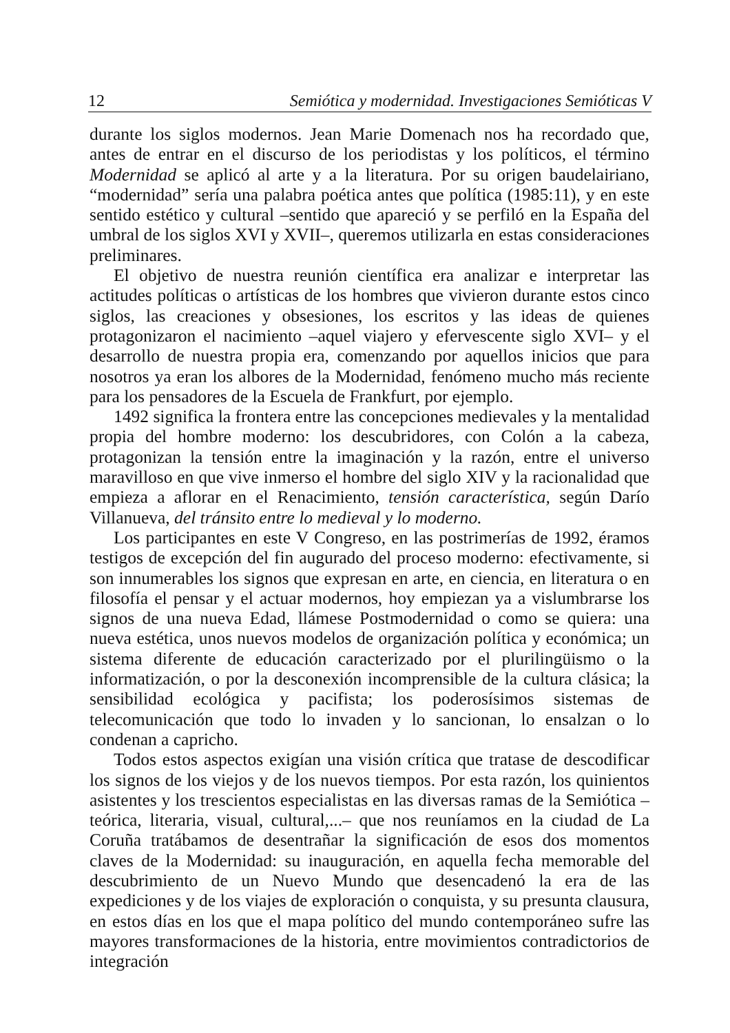12 Semiótica y modernidad. Investigaciones Semióticas V
durante los siglos modernos. Jean Marie Domenach nos ha recordado que, antes de entrar en el discurso de los periodistas y los políticos, el término Modernidad se aplicó al arte y a la literatura. Por su origen baudelairiano, “modernidad” sería una palabra poética antes que política (1985:11), y en este sentido estético y cultural –sentido que apareció y se perfiló en la España del umbral de los siglos XVI y XVII–, queremos utilizarla en estas consideraciones preliminares.
El objetivo de nuestra reunión científica era analizar e interpretar las actitudes políticas o artísticas de los hombres que vivieron durante estos cinco siglos, las creaciones y obsesiones, los escritos y las ideas de quienes protagonizaron el nacimiento –aquel viajero y efervescente siglo XVI– y el desarrollo de nuestra propia era, comenzando por aquellos inicios que para nosotros ya eran los albores de la Modernidad, fenómeno mucho más reciente para los pensadores de la Escuela de Frankfurt, por ejemplo.
1492 significa la frontera entre las concepciones medievales y la mentalidad propia del hombre moderno: los descubridores, con Colón a la cabeza, protagonizan la tensión entre la imaginación y la razón, entre el universo maravilloso en que vive inmerso el hombre del siglo XIV y la racionalidad que empieza a aflorar en el Renacimiento, tensión característica, según Darío Villanueva, del tránsito entre lo medieval y lo moderno.
Los participantes en este V Congreso, en las postrimerías de 1992, éramos testigos de excepción del fin augurado del proceso moderno: efectivamente, si son innumerables los signos que expresan en arte, en ciencia, en literatura o en filosofía el pensar y el actuar modernos, hoy empiezan ya a vislumbrarse los signos de una nueva Edad, llámese Postmodernidad o como se quiera: una nueva estética, unos nuevos modelos de organización política y económica; un sistema diferente de educación caracterizado por el plurilingüismo o la informatización, o por la desconexión incomprensible de la cultura clásica; la sensibilidad ecológica y pacifista; los poderosísimos sistemas de telecomunicación que todo lo invaden y lo sancionan, lo ensalzan o lo condenan a capricho.
Todos estos aspectos exigían una visión crítica que tratase de descodificar los signos de los viejos y de los nuevos tiempos. Por esta razón, los quinientos asistentes y los trescientos especialistas en las diversas ramas de la Semiótica –teórica, literaria, visual, cultural,...– que nos reuníamos en la ciudad de La Coruña tratábamos de desentrañar la significación de esos dos momentos claves de la Modernidad: su inauguración, en aquella fecha memorable del descubrimiento de un Nuevo Mundo que desencadenó la era de las expediciones y de los viajes de exploración o conquista, y su presunta clausura, en estos días en los que el mapa político del mundo contemporáneo sufre las mayores transformaciones de la historia, entre movimientos contradictorios de integración